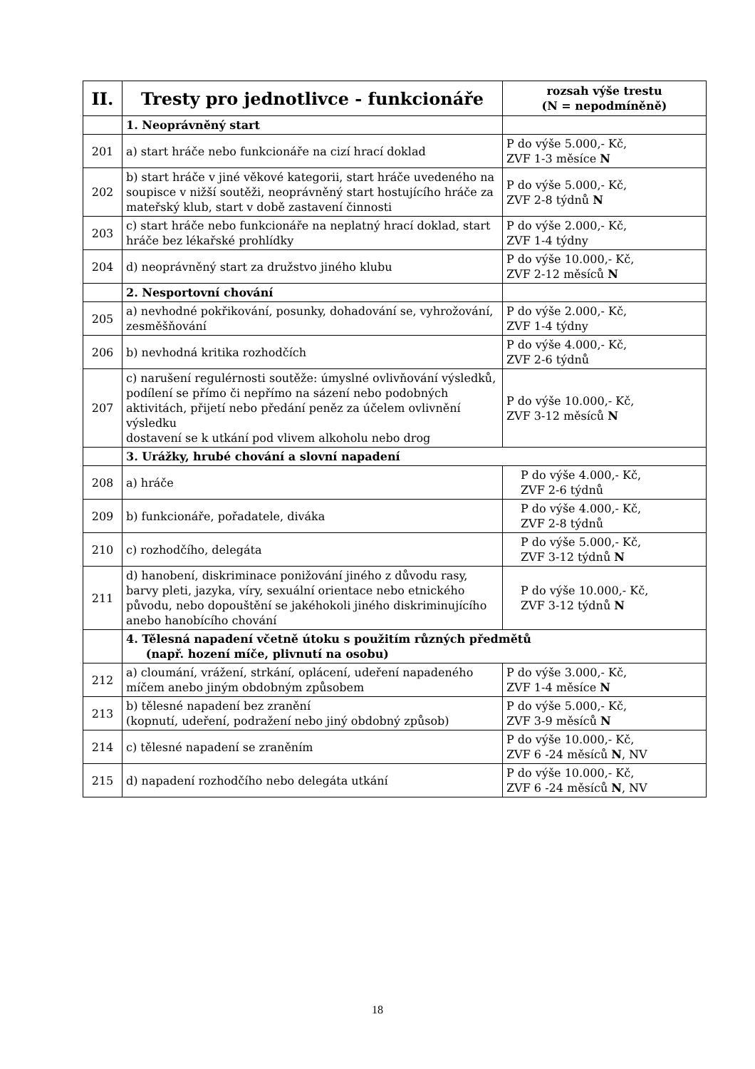| II. | Tresty pro jednotlivce - funkcionáře | rozsah výše trestu (N = nepodmíněně) |
| --- | --- | --- |
| | 1. Neoprávněný start | |
| 201 | a) start hráče nebo funkcionáře na cizí hrací doklad | P do výše 5.000,- Kč, ZVF 1-3 měsíce N |
| 202 | b) start hráče v jiné věkové kategorii, start hráče uvedeného na soupisce v nižší soutěži, neoprávněný start hostujícího hráče za mateřský klub, start v době zastavení činnosti | P do výše 5.000,- Kč, ZVF 2-8 týdnů N |
| 203 | c) start hráče nebo funkcionáře na neplatný hrací doklad, start hráče bez lékařské prohlídky | P do výše 2.000,- Kč, ZVF 1-4 týdny |
| 204 | d) neoprávněný start za družstvo jiného klubu | P do výše 10.000,- Kč, ZVF 2-12 měsíců N |
| | 2. Nesportovní chování | |
| 205 | a) nevhodné pokřikování, posunky, dohadování se, vyhrožování, zesměšňování | P do výše 2.000,- Kč, ZVF 1-4 týdny |
| 206 | b) nevhodná kritika rozhodčích | P do výše 4.000,- Kč, ZVF 2-6 týdnů |
| 207 | c) narušení regulérnosti soutěže: úmyslné ovlivňování výsledků, podílení se přímo či nepřímo na sázení nebo podobných aktivitách, přijetí nebo předání peněz za účelem ovlivnění výsledku dostavení se k utkání pod vlivem alkoholu nebo drog | P do výše 10.000,- Kč, ZVF 3-12 měsíců N |
| | 3. Urážky, hrubé chování a slovní napadení | |
| 208 | a) hráče | P do výše 4.000,- Kč, ZVF 2-6 týdnů |
| 209 | b) funkcionáře, pořadatele, diváka | P do výše 4.000,- Kč, ZVF 2-8 týdnů |
| 210 | c) rozhodčího, delegáta | P do výše 5.000,- Kč, ZVF 3-12 týdnů N |
| 211 | d) hanobení, diskriminace ponižování jiného z důvodu rasy, barvy pleti, jazyka, víry, sexuální orientace nebo etnického původu, nebo dopouštění se jakéhokoli jiného diskriminujícího anebo hanobícího chování | P do výše 10.000,- Kč, ZVF 3-12 týdnů N |
| | 4. Tělesná napadení včetně útoku s použitím různých předmětů (např. hození míče, plivnutí na osobu) | |
| 212 | a) cloumání, vrážení, strkání, oplácení, udeření napadeného míčem anebo jiným obdobným způsobem | P do výše 3.000,- Kč, ZVF 1-4 měsíce N |
| 213 | b) tělesné napadení bez zranění (kopnutí, udeření, podražení nebo jiný obdobný způsob) | P do výše 5.000,- Kč, ZVF 3-9 měsíců N |
| 214 | c) tělesné napadení se zraněním | P do výše 10.000,- Kč, ZVF 6 -24 měsíců N , NV |
| 215 | d) napadení rozhodčího nebo delegáta utkání | P do výše 10.000,- Kč, ZVF 6 -24 měsíců N , NV |
18